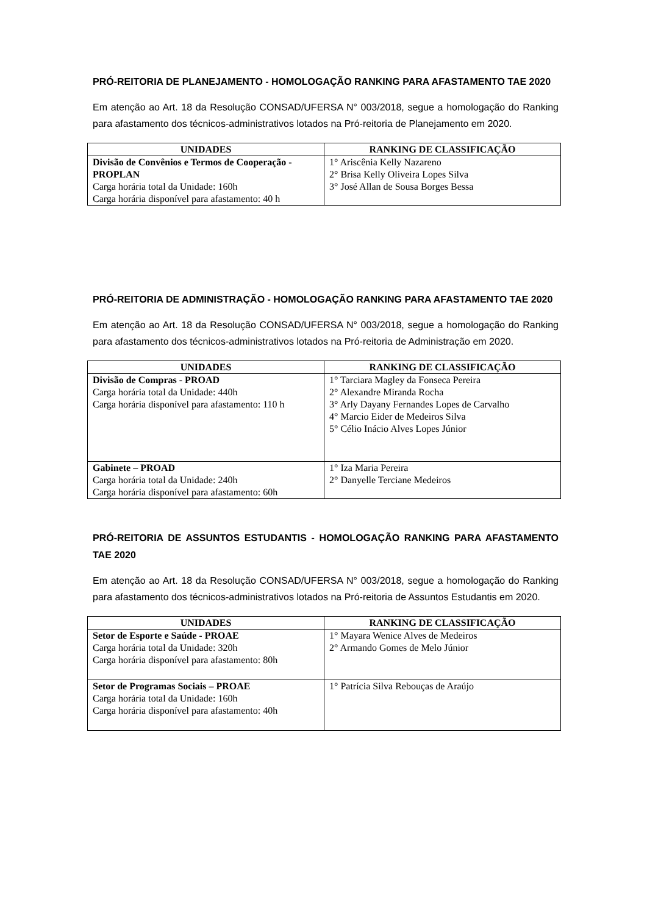PRÓ-REITORIA DE PLANEJAMENTO - HOMOLOGAÇÃO RANKING PARA AFASTAMENTO TAE 2020
Em atenção ao Art. 18 da Resolução CONSAD/UFERSA N° 003/2018, segue a homologação do Ranking para afastamento dos técnicos-administrativos lotados na Pró-reitoria de Planejamento em 2020.
| UNIDADES | RANKING DE CLASSIFICAÇÃO |
| --- | --- |
| Divisão de Convênios e Termos de Cooperação - PROPLAN Carga horária total da Unidade: 160h Carga horária disponível para afastamento: 40 h | 1° Ariscênia Kelly Nazareno 2° Brisa Kelly Oliveira Lopes Silva 3° José Allan de Sousa Borges Bessa |
PRÓ-REITORIA DE ADMINISTRAÇÃO - HOMOLOGAÇÃO RANKING PARA AFASTAMENTO TAE 2020
Em atenção ao Art. 18 da Resolução CONSAD/UFERSA N° 003/2018, segue a homologação do Ranking para afastamento dos técnicos-administrativos lotados na Pró-reitoria de Administração em 2020.
| UNIDADES | RANKING DE CLASSIFICAÇÃO |
| --- | --- |
| Divisão de Compras - PROAD Carga horária total da Unidade: 440h Carga horária disponível para afastamento: 110 h | 1° Tarciara Magley da Fonseca Pereira 2° Alexandre Miranda Rocha 3° Arly Dayany Fernandes Lopes de Carvalho 4° Marcio Eider de Medeiros Silva 5° Célio Inácio Alves Lopes Júnior |
| Gabinete – PROAD Carga horária total da Unidade: 240h Carga horária disponível para afastamento: 60h | 1° Iza Maria Pereira 2° Danyelle Terciane Medeiros |
PRÓ-REITORIA DE ASSUNTOS ESTUDANTIS - HOMOLOGAÇÃO RANKING PARA AFASTAMENTO TAE 2020
Em atenção ao Art. 18 da Resolução CONSAD/UFERSA N° 003/2018, segue a homologação do Ranking para afastamento dos técnicos-administrativos lotados na Pró-reitoria de Assuntos Estudantis em 2020.
| UNIDADES | RANKING DE CLASSIFICAÇÃO |
| --- | --- |
| Setor de Esporte e Saúde - PROAE Carga horária total da Unidade: 320h Carga horária disponível para afastamento: 80h | 1° Mayara Wenice Alves de Medeiros 2° Armando Gomes de Melo Júnior |
| Setor de Programas Sociais – PROAE Carga horária total da Unidade: 160h Carga horária disponível para afastamento: 40h | 1° Patrícia Silva Rebouças de Araújo |